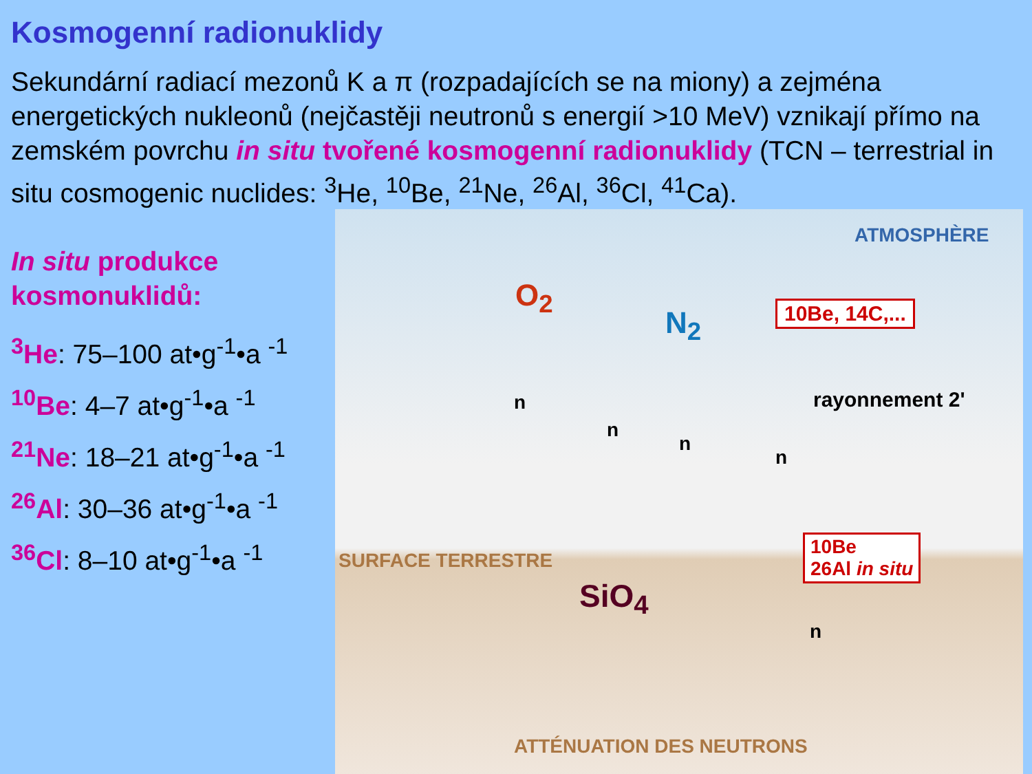Kosmogenní radionuklidy
Sekundární radiací mezonů K a π (rozpadajících se na miony) a zejména energetických nukleonů (nejčastěji neutronů s energií >10 MeV) vznikají přímo na zemském povrchu in situ tvořené kosmogenní radionuklidy (TCN – terrestrial in situ cosmogenic nuclides: <sup>3</sup>He, <sup>10</sup>Be, <sup>21</sup>Ne, <sup>26</sup>Al, <sup>36</sup>Cl, <sup>41</sup>Ca).
In situ produkce kosmonuklidů:
<sup>3</sup>He: 75–100 at•g<sup>-1</sup>•a <sup>-1</sup>
<sup>10</sup>Be: 4–7 at•g<sup>-1</sup>•a <sup>-1</sup>
<sup>21</sup>Ne: 18–21 at•g<sup>-1</sup>•a <sup>-1</sup>
<sup>26</sup>Al: 30–36 at•g<sup>-1</sup>•a <sup>-1</sup>
<sup>36</sup>Cl: 8–10 at•g<sup>-1</sup>•a <sup>-1</sup>
ATMOSPHÈRE
O<sub>2</sub>
N<sub>2</sub> 10Be, 14C,...
rayonnement 2'
SURFACE TERRESTRE
SiO<sub>4</sub>
10Be
26Al in situ
n
n
n
n
n
ATTÉNUATION DES NEUTRONS